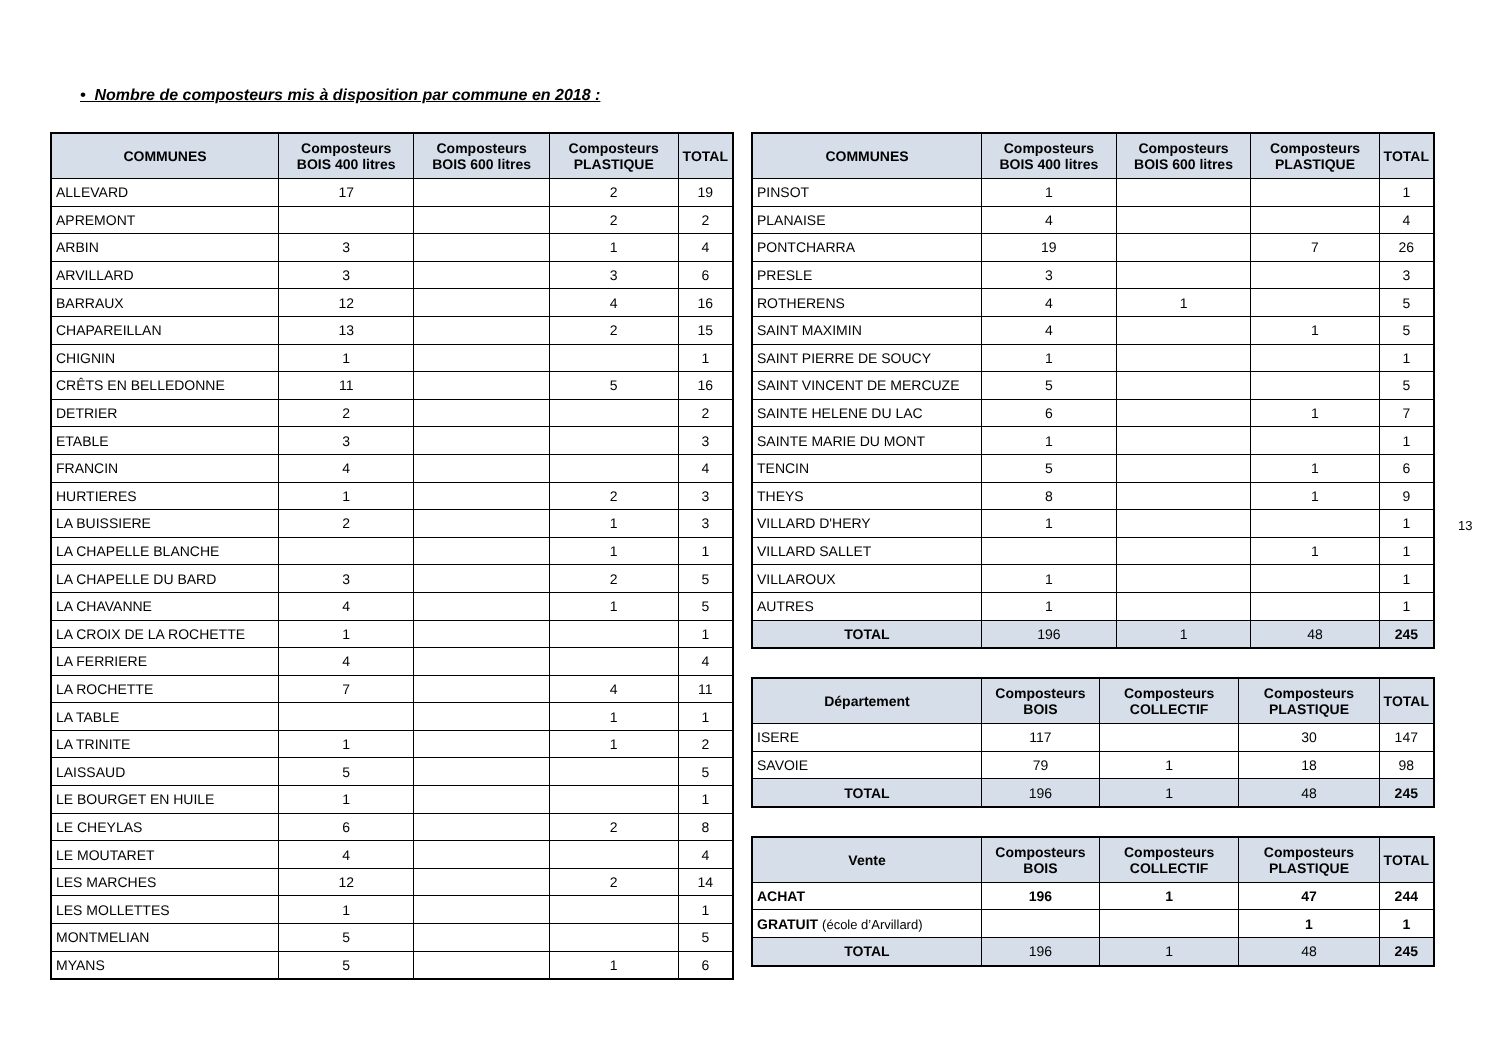• Nombre de composteurs mis à disposition par commune en 2018 :
| COMMUNES | Composteurs BOIS 400 litres | Composteurs BOIS 600 litres | Composteurs PLASTIQUE | TOTAL |
| --- | --- | --- | --- | --- |
| ALLEVARD | 17 | | 2 | 19 |
| APREMONT | | | 2 | 2 |
| ARBIN | 3 | | 1 | 4 |
| ARVILLARD | 3 | | 3 | 6 |
| BARRAUX | 12 | | 4 | 16 |
| CHAPAREILLAN | 13 | | 2 | 15 |
| CHIGNIN | 1 | | | 1 |
| CRÊTS EN BELLEDONNE | 11 | | 5 | 16 |
| DETRIER | 2 | | | 2 |
| ETABLE | 3 | | | 3 |
| FRANCIN | 4 | | | 4 |
| HURTIERES | 1 | | 2 | 3 |
| LA BUISSIERE | 2 | | 1 | 3 |
| LA CHAPELLE BLANCHE | | | 1 | 1 |
| LA CHAPELLE DU BARD | 3 | | 2 | 5 |
| LA CHAVANNE | 4 | | 1 | 5 |
| LA CROIX DE LA ROCHETTE | 1 | | | 1 |
| LA FERRIERE | 4 | | | 4 |
| LA ROCHETTE | 7 | | 4 | 11 |
| LA TABLE | | | 1 | 1 |
| LA TRINITE | 1 | | 1 | 2 |
| LAISSAUD | 5 | | | 5 |
| LE BOURGET EN HUILE | 1 | | | 1 |
| LE CHEYLAS | 6 | | 2 | 8 |
| LE MOUTARET | 4 | | | 4 |
| LES MARCHES | 12 | | 2 | 14 |
| LES MOLLETTES | 1 | | | 1 |
| MONTMELIAN | 5 | | | 5 |
| MYANS | 5 | | 1 | 6 |
| COMMUNES | Composteurs BOIS 400 litres | Composteurs BOIS 600 litres | Composteurs PLASTIQUE | TOTAL |
| --- | --- | --- | --- | --- |
| PINSOT | 1 | | | 1 |
| PLANAISE | 4 | | | 4 |
| PONTCHARRA | 19 | | 7 | 26 |
| PRESLE | 3 | | | 3 |
| ROTHERENS | 4 | 1 | | 5 |
| SAINT MAXIMIN | 4 | | 1 | 5 |
| SAINT PIERRE DE SOUCY | 1 | | | 1 |
| SAINT VINCENT DE MERCUZE | 5 | | | 5 |
| SAINTE HELENE DU LAC | 6 | | 1 | 7 |
| SAINTE MARIE DU MONT | 1 | | | 1 |
| TENCIN | 5 | | 1 | 6 |
| THEYS | 8 | | 1 | 9 |
| VILLARD D'HERY | 1 | | | 1 |
| VILLARD SALLET | | | 1 | 1 |
| VILLAROUX | 1 | | | 1 |
| AUTRES | 1 | | | 1 |
| TOTAL | 196 | 1 | 48 | 245 |
| Département | Composteurs BOIS | Composteurs COLLECTIF | Composteurs PLASTIQUE | TOTAL |
| --- | --- | --- | --- | --- |
| ISERE | 117 | | 30 | 147 |
| SAVOIE | 79 | 1 | 18 | 98 |
| TOTAL | 196 | 1 | 48 | 245 |
| Vente | Composteurs BOIS | Composteurs COLLECTIF | Composteurs PLASTIQUE | TOTAL |
| --- | --- | --- | --- | --- |
| ACHAT | 196 | 1 | 47 | 244 |
| GRATUIT (école d’Arvillard) | | | 1 | 1 |
| TOTAL | 196 | 1 | 48 | 245 |
13